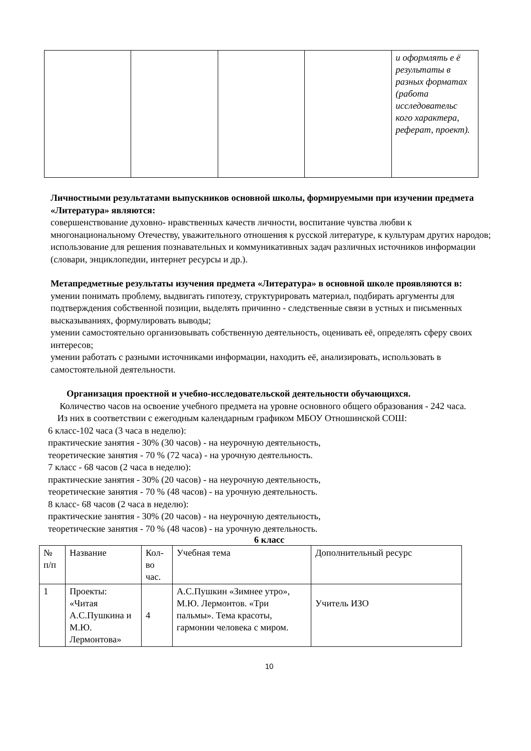| | | | | и оформлять е ё результаты в разных форматах (работа исследовательс кого характера, реферат, проект). |
Личностными результатами выпускников основной школы, формируемыми при изучении предмета «Литература» являются:
совершенствование духовно- нравственных качеств личности, воспитание чувства любви к многонациональному Отечеству, уважительного отношения к русской литературе, к культурам других народов;
использование для решения познавательных и коммуникативных задач различных источников информации (словари, энциклопедии, интернет ресурсы и др.).
Метапредметные результаты изучения предмета «Литература» в основной школе проявляются в:
умении понимать проблему, выдвигать гипотезу, структурировать материал, подбирать аргументы для подтверждения собственной позиции, выделять причинно - следственные связи в устных и письменных высказываниях, формулировать выводы;
умении самостоятельно организовывать собственную деятельность, оценивать её, определять сферу своих интересов;
умении работать с разными источниками информации, находить её, анализировать, использовать в самостоятельной деятельности.
Организация проектной и учебно-исследовательской деятельности обучающихся.
Количество часов на освоение учебного предмета на уровне основного общего образования - 242 часа.
Из них в соответствии с ежегодным календарным графиком МБОУ Отношинской СОШ:
6 класс-102 часа (3 часа в неделю):
практические занятия - 30% (30 часов) - на неурочную деятельность,
теоретические занятия - 70 % (72 часа) - на урочную деятельность.
7 класс - 68 часов (2 часа в неделю):
практические занятия - 30% (20 часов) - на неурочную деятельность,
теоретические занятия - 70 % (48 часов) - на урочную деятельность.
8 класс- 68 часов (2 часа в неделю):
практические занятия - 30% (20 часов) - на неурочную деятельность,
теоретические занятия - 70 % (48 часов) - на урочную деятельность.
6 класс
| № п/п | Название | Кол-во час. | Учебная тема | Дополнительный ресурс |
| 1 | Проекты: «Читая А.С.Пушкина и М.Ю. Лермонтова» | 4 | А.С.Пушкин «Зимнее утро», М.Ю. Лермонтов. «Три пальмы». Тема красоты, гармонии человека с миром. | Учитель ИЗО |
10